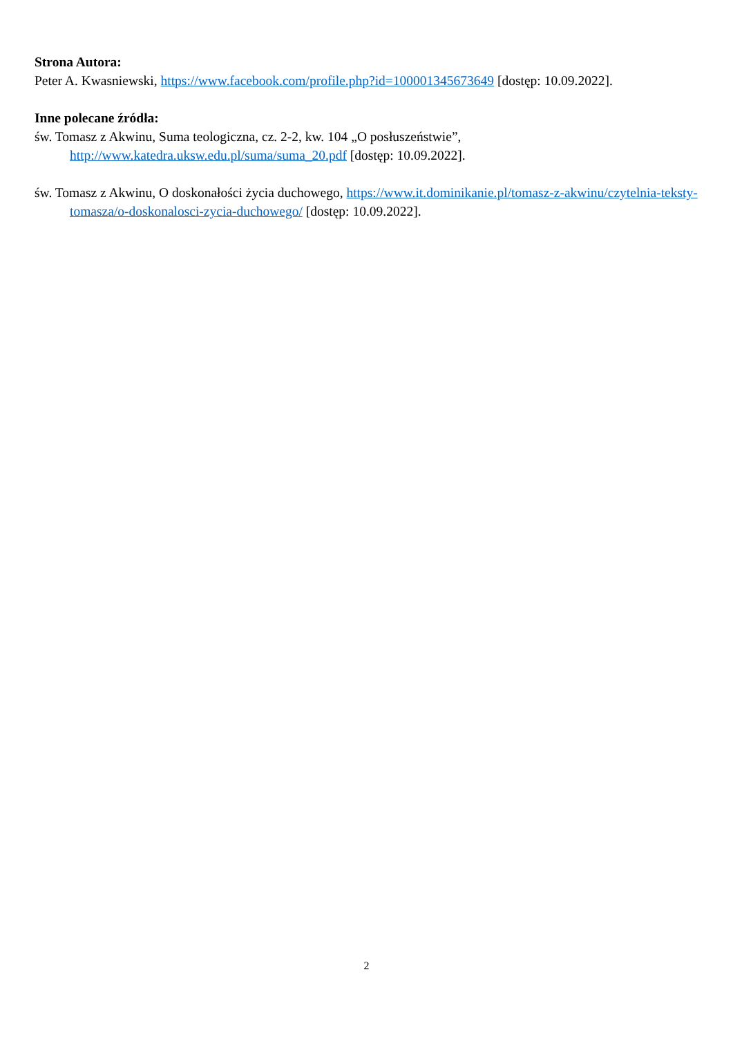Strona Autora:
Peter A. Kwasniewski, https://www.facebook.com/profile.php?id=100001345673649 [dostęp: 10.09.2022].
Inne polecane źródła:
św. Tomasz z Akwinu, Suma teologiczna, cz. 2-2, kw. 104 „O posłuszeństwie”, http://www.katedra.uksw.edu.pl/suma/suma_20.pdf [dostęp: 10.09.2022].
św. Tomasz z Akwinu, O doskonałości życia duchowego, https://www.it.dominikanie.pl/tomasz-z-akwinu/czytelnia-teksty-tomasza/o-doskonalosci-zycia-duchowego/ [dostęp: 10.09.2022].
2